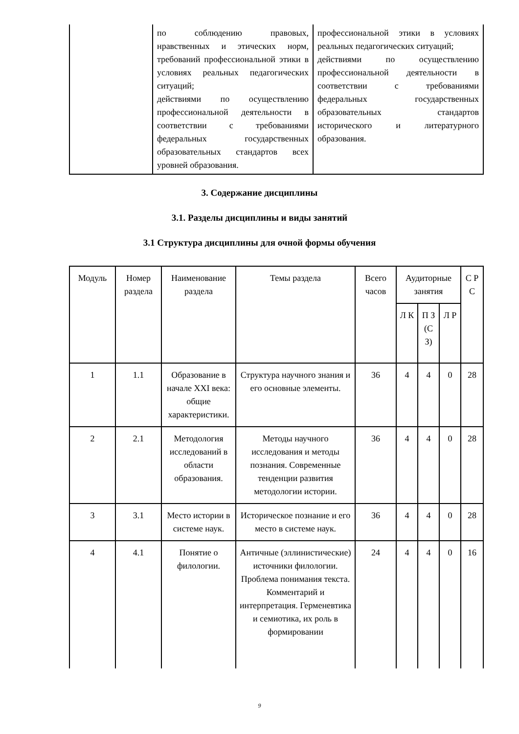| | по соблюдению правовых, нравственных и этических норм, требований профессиональной этики в условиях реальных педагогических ситуаций; действиями по осуществлению профессиональной деятельности в соответствии с требованиями федеральных государственных образовательных стандартов всех уровней образования. | профессиональной этики в условиях реальных педагогических ситуаций; действиями по осуществлению профессиональной деятельности в соответствии с требованиями федеральных государственных образовательных стандартов исторического и литературного образования. |
3. Содержание дисциплины
3.1. Разделы дисциплины и виды занятий
3.1 Структура дисциплины для очной формы обучения
| Модуль | Номер раздела | Наименование раздела | Темы раздела | Всего часов | Аудиторные занятия | | | С Р С |
| | | | | | Л К | П З (С З) | Л Р | |
| 1 | 1.1 | Образование в начале XXI века: общие характеристики. | Структура научного знания и его основные элементы. | 36 | 4 | 4 | 0 | 28 |
| 2 | 2.1 | Методология исследований в области образования. | Методы научного исследования и методы познания. Современные тенденции развития методологии истории. | 36 | 4 | 4 | 0 | 28 |
| 3 | 3.1 | Место истории в системе наук. | Историческое познание и его место в системе наук. | 36 | 4 | 4 | 0 | 28 |
| 4 | 4.1 | Понятие о филологии. | Античные (эллинистические) источники филологии. Проблема понимания текста. Комментарий и интерпретация. Герменевтика и семиотика, их роль в формировании | 24 | 4 | 4 | 0 | 16 |
9